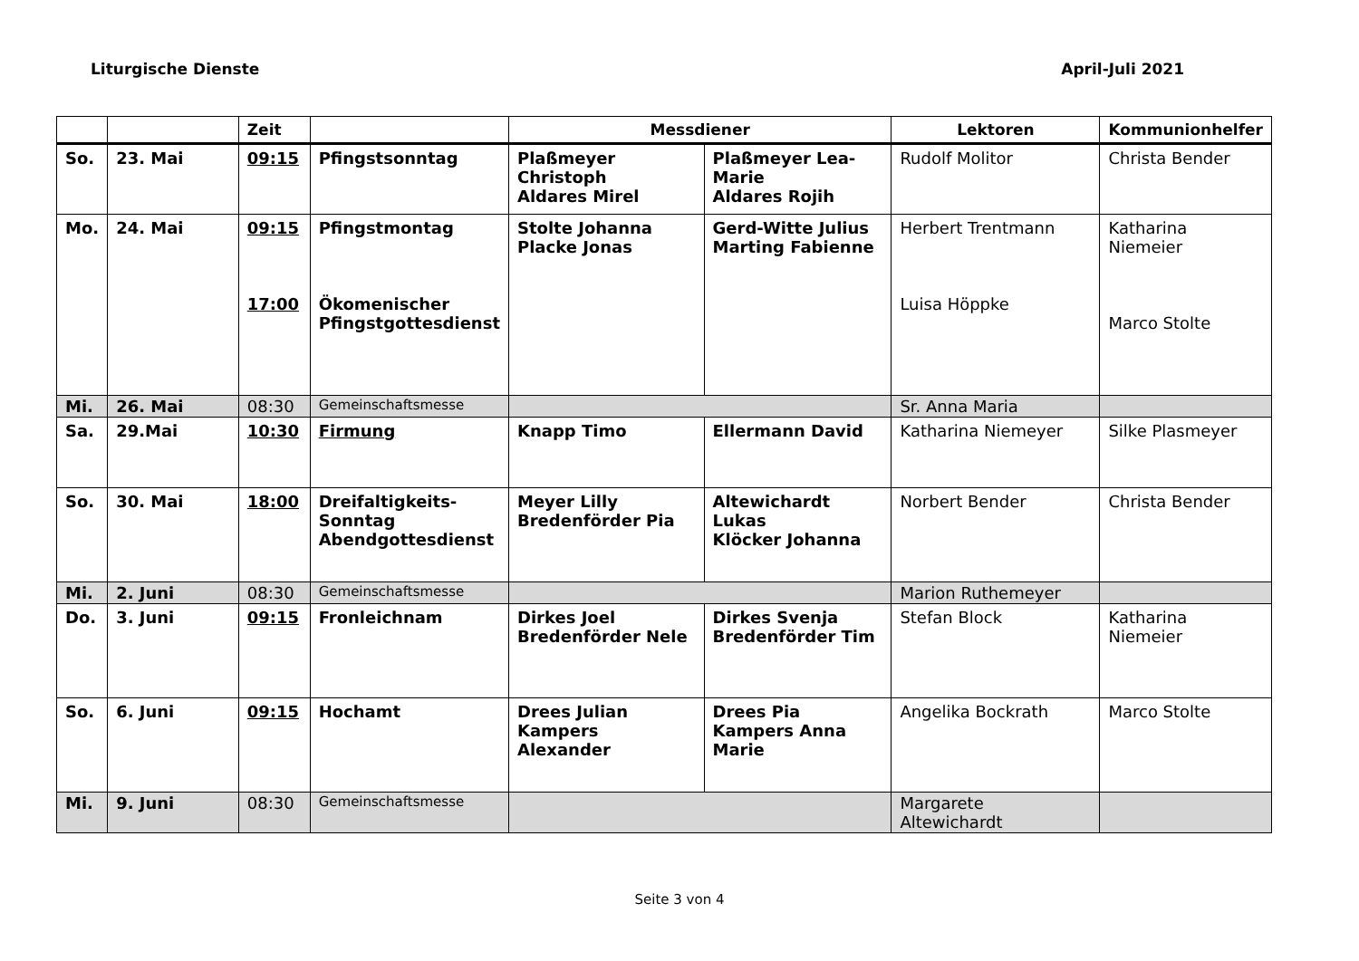Liturgische Dienste April-Juli 2021
| | | Zeit | | Messdiener | | Lektoren | Kommunionhelfer |
| --- | --- | --- | --- | --- | --- | --- | --- |
| So. | 23. Mai | 09:15 | Pfingstsonntag | Plaßmeyer Christoph Aldares Mirel | Plaßmeyer Lea-Marie Aldares Rojih | Rudolf Molitor | Christa Bender |
| Mo. | 24. Mai | 09:15 17:00 | Pfingstmontag Ökomenischer Pfingstgottesdienst | Stolte Johanna Placke Jonas | Gerd-Witte Julius Marting Fabienne | Herbert Trentmann Luisa Höppke | Katharina Niemeier Marco Stolte |
| Mi. | 26. Mai | 08:30 | Gemeinschaftsmesse | | | Sr. Anna Maria | |
| Sa. | 29.Mai | 10:30 | Firmung | Knapp Timo | Ellermann David | Katharina Niemeyer | Silke Plasmeyer |
| So. | 30. Mai | 18:00 | Dreifaltigkeits-Sonntag Abendgottesdienst | Meyer Lilly Bredenförder Pia | Altewichardt Lukas Klöcker Johanna | Norbert Bender | Christa Bender |
| Mi. | 2. Juni | 08:30 | Gemeinschaftsmesse | | | Marion Ruthemeyer | |
| Do. | 3. Juni | 09:15 | Fronleichnam | Dirkes Joel Bredenförder Nele | Dirkes Svenja Bredenförder Tim | Stefan Block | Katharina Niemeier |
| So. | 6. Juni | 09:15 | Hochamt | Drees Julian Kampers Alexander | Drees Pia Kampers Anna Marie | Angelika Bockrath | Marco Stolte |
| Mi. | 9. Juni | 08:30 | Gemeinschaftsmesse | | | Margarete Altewichardt | |
Seite 3 von 4